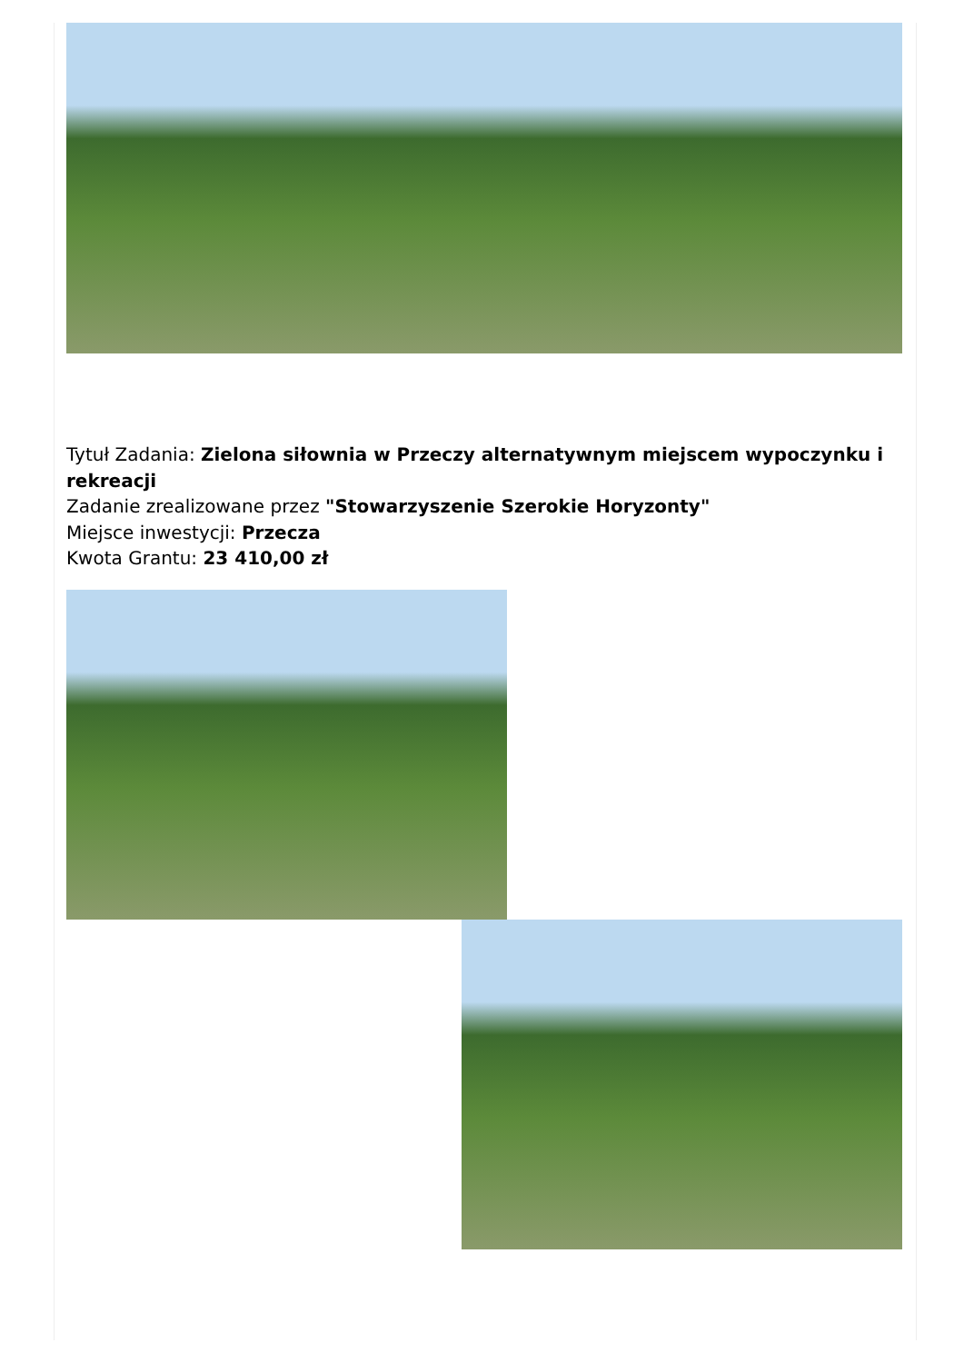Tytuł Zadania: Zielona siłownia w Przeczy alternatywnym miejscem wypoczynku i rekreacji
Zadanie zrealizowane przez "Stowarzyszenie Szerokie Horyzonty"
Miejsce inwestycji: Przecza
Kwota Grantu: 23 410,00 zł